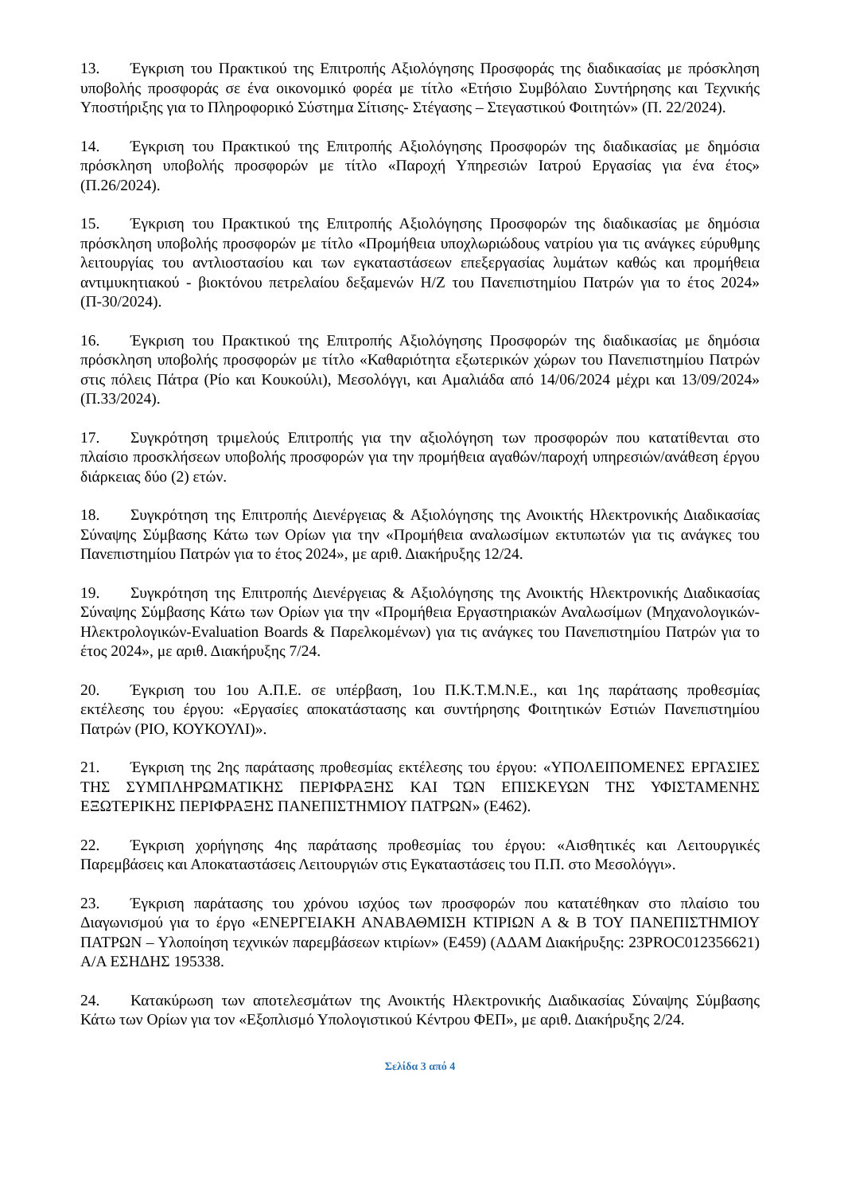13. Έγκριση του Πρακτικού της Επιτροπής Αξιολόγησης Προσφοράς της διαδικασίας με πρόσκληση υποβολής προσφοράς σε ένα οικονομικό φορέα με τίτλο «Ετήσιο Συμβόλαιο Συντήρησης και Τεχνικής Υποστήριξης για το Πληροφορικό Σύστημα Σίτισης- Στέγασης – Στεγαστικού Φοιτητών» (Π. 22/2024).
14. Έγκριση του Πρακτικού της Επιτροπής Αξιολόγησης Προσφορών της διαδικασίας με δημόσια πρόσκληση υποβολής προσφορών με τίτλο «Παροχή Υπηρεσιών Ιατρού Εργασίας για ένα έτος» (Π.26/2024).
15. Έγκριση του Πρακτικού της Επιτροπής Αξιολόγησης Προσφορών της διαδικασίας με δημόσια πρόσκληση υποβολής προσφορών με τίτλο «Προμήθεια υποχλωριώδους νατρίου για τις ανάγκες εύρυθμης λειτουργίας του αντλιοστασίου και των εγκαταστάσεων επεξεργασίας λυμάτων καθώς και προμήθεια αντιμυκητιακού - βιοκτόνου πετρελαίου δεξαμενών Η/Ζ του Πανεπιστημίου Πατρών για το έτος 2024» (Π-30/2024).
16. Έγκριση του Πρακτικού της Επιτροπής Αξιολόγησης Προσφορών της διαδικασίας με δημόσια πρόσκληση υποβολής προσφορών με τίτλο «Καθαριότητα εξωτερικών χώρων του Πανεπιστημίου Πατρών στις πόλεις Πάτρα (Ρίο και Κουκούλι), Μεσολόγγι, και Αμαλιάδα από 14/06/2024 μέχρι και 13/09/2024» (Π.33/2024).
17. Συγκρότηση τριμελούς Επιτροπής για την αξιολόγηση των προσφορών που κατατίθενται στο πλαίσιο προσκλήσεων υποβολής προσφορών για την προμήθεια αγαθών/παροχή υπηρεσιών/ανάθεση έργου διάρκειας δύο (2) ετών.
18. Συγκρότηση της Επιτροπής Διενέργειας & Αξιολόγησης της Ανοικτής Ηλεκτρονικής Διαδικασίας Σύναψης Σύμβασης Κάτω των Ορίων για την «Προμήθεια αναλωσίμων εκτυπωτών για τις ανάγκες του Πανεπιστημίου Πατρών για το έτος 2024», με αριθ. Διακήρυξης 12/24.
19. Συγκρότηση της Επιτροπής Διενέργειας & Αξιολόγησης της Ανοικτής Ηλεκτρονικής Διαδικασίας Σύναψης Σύμβασης Κάτω των Ορίων για την «Προμήθεια Εργαστηριακών Αναλωσίμων (Μηχανολογικών-Ηλεκτρολογικών-Evaluation Boards & Παρελκομένων) για τις ανάγκες του Πανεπιστημίου Πατρών για το έτος 2024», με αριθ. Διακήρυξης 7/24.
20. Έγκριση του 1ου Α.Π.Ε. σε υπέρβαση, 1ου Π.Κ.Τ.Μ.Ν.Ε., και 1ης παράτασης προθεσμίας εκτέλεσης του έργου: «Εργασίες αποκατάστασης και συντήρησης Φοιτητικών Εστιών Πανεπιστημίου Πατρών (ΡΙΟ, ΚΟΥΚΟΥΛΙ)».
21. Έγκριση της 2ης παράτασης προθεσμίας εκτέλεσης του έργου: «ΥΠΟΛΕΙΠΟΜΕΝΕΣ ΕΡΓΑΣΙΕΣ ΤΗΣ ΣΥΜΠΛΗΡΩΜΑΤΙΚΗΣ ΠΕΡΙΦΡΑΞΗΣ ΚΑΙ ΤΩΝ ΕΠΙΣΚΕΥΩΝ ΤΗΣ ΥΦΙΣΤΑΜΕΝΗΣ ΕΞΩΤΕΡΙΚΗΣ ΠΕΡΙΦΡΑΞΗΣ ΠΑΝΕΠΙΣΤΗΜΙΟΥ ΠΑΤΡΩΝ» (Ε462).
22. Έγκριση χορήγησης 4ης παράτασης προθεσμίας του έργου: «Αισθητικές και Λειτουργικές Παρεμβάσεις και Αποκαταστάσεις Λειτουργιών στις Εγκαταστάσεις του Π.Π. στο Μεσολόγγι».
23. Έγκριση παράτασης του χρόνου ισχύος των προσφορών που κατατέθηκαν στο πλαίσιο του Διαγωνισμού για το έργο «ΕΝΕΡΓΕΙΑΚΗ ΑΝΑΒΑΘΜΙΣΗ ΚΤΙΡΙΩΝ Α & Β ΤΟΥ ΠΑΝΕΠΙΣΤΗΜΙΟΥ ΠΑΤΡΩΝ – Υλοποίηση τεχνικών παρεμβάσεων κτιρίων» (Ε459) (ΑΔΑΜ Διακήρυξης: 23PROC012356621) Α/Α ΕΣΗΔΗΣ 195338.
24. Κατακύρωση των αποτελεσμάτων της Ανοικτής Ηλεκτρονικής Διαδικασίας Σύναψης Σύμβασης Κάτω των Ορίων για τον «Εξοπλισμό Υπολογιστικού Κέντρου ΦΕΠ», με αριθ. Διακήρυξης 2/24.
Σελίδα 3 από 4